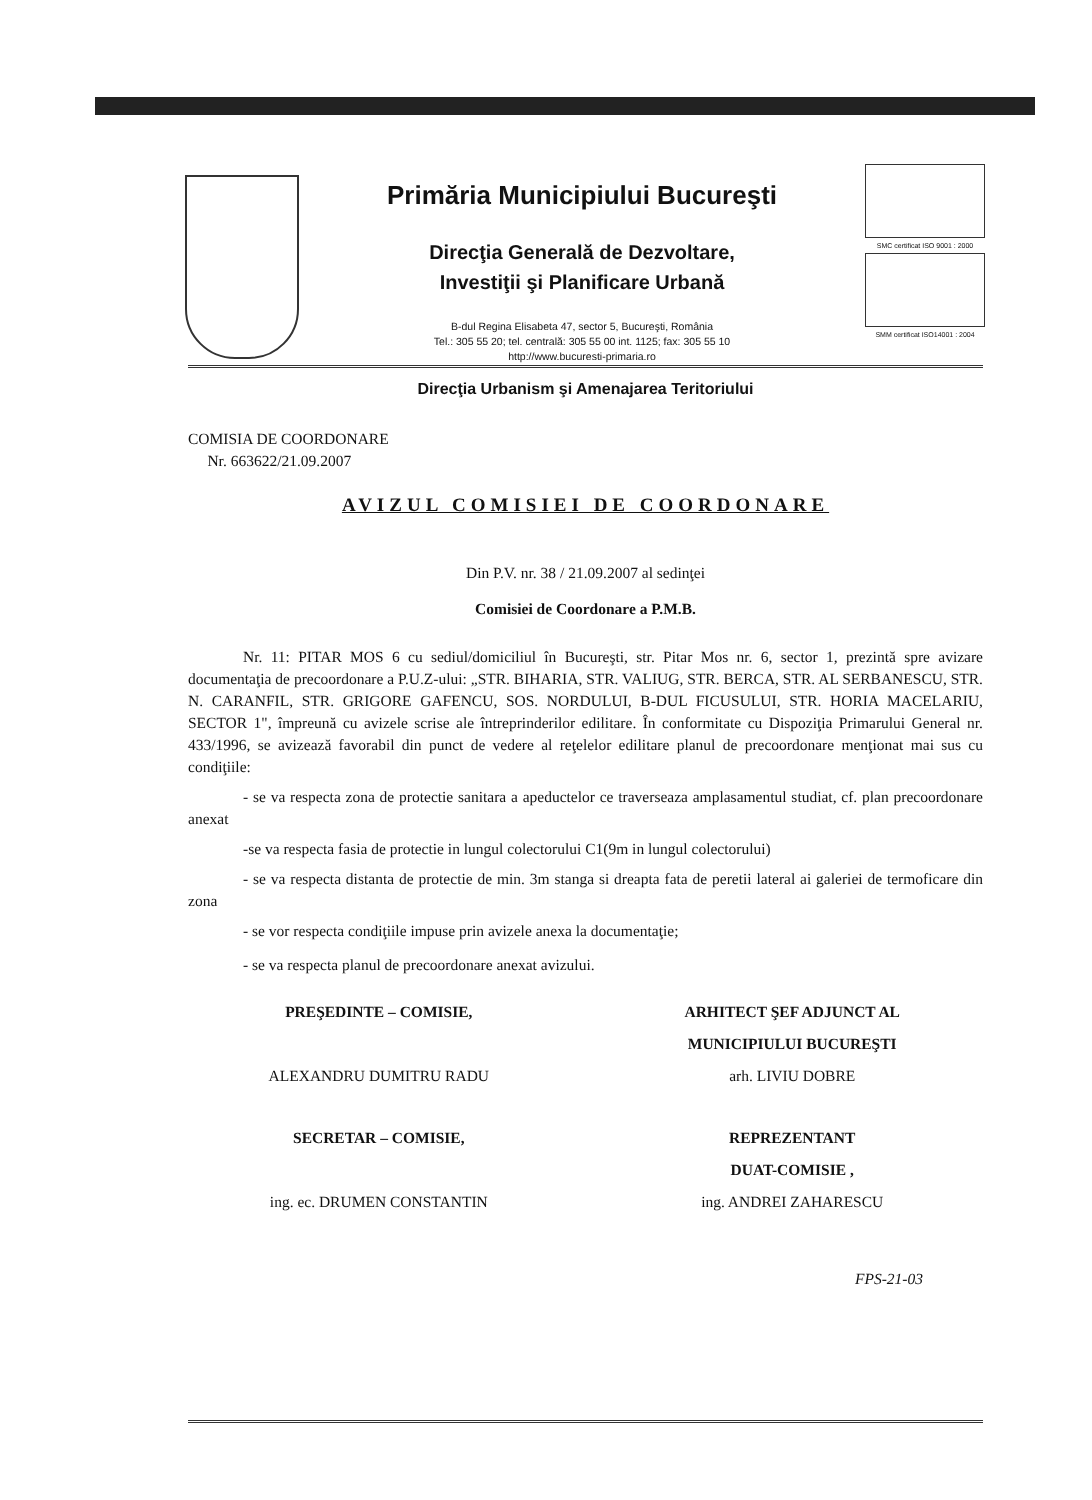Primăria Municipiului Bucureşti
Direcţia Generală de Dezvoltare,
Investiţii şi Planificare Urbană
B-dul Regina Elisabeta 47, sector 5, Bucureşti, România
Tel.: 305 55 20; tel. centrală: 305 55 00 int. 1125; fax: 305 55 10
http://www.bucuresti-primaria.ro
SMC certificat ISO 9001 : 2000
SMM certificat ISO14001 : 2004
Direcţia Urbanism şi Amenajarea Teritoriului
COMISIA DE COORDONARE
Nr. 663622/21.09.2007
AVIZUL COMISIEI DE COORDONARE
Din P.V. nr. 38 / 21.09.2007 al sedinţei
Comisiei de Coordonare a P.M.B.
Nr. 11: PITAR MOS 6 cu sediul/domiciliul în Bucureşti, str. Pitar Mos nr. 6, sector 1, prezintă spre avizare documentaţia de precoordonare a P.U.Z-ului: „STR. BIHARIA, STR. VALIUG, STR. BERCA, STR. AL SERBANESCU, STR. N. CARANFIL, STR. GRIGORE GAFENCU, SOS. NORDULUI, B-DUL FICUSULUI, STR. HORIA MACELARIU, SECTOR 1", împreună cu avizele scrise ale întreprinderilor edilitare. În conformitate cu Dispoziţia Primarului General nr. 433/1996, se avizează favorabil din punct de vedere al reţelelor edilitare planul de precoordonare menţionat mai sus cu condiţiile:
- se va respecta zona de protectie sanitara a apeductelor ce traverseaza amplasamentul studiat, cf. plan precoordonare anexat
-se va respecta fasia de protectie in lungul colectorului C1(9m in lungul colectorului)
- se va respecta distanta de protectie de min. 3m stanga si dreapta fata de peretii lateral ai galeriei de termoficare din zona
- se vor respecta condiţiile impuse prin avizele anexa la documentaţie;
- se va respecta planul de precoordonare anexat avizului.
PREŞEDINTE – COMISIE,
ALEXANDRU DUMITRU RADU
ARHITECT ŞEF ADJUNCT AL
MUNICIPIULUI BUCUREŞTI
arh. LIVIU DOBRE
SECRETAR – COMISIE,
ing. ec. DRUMEN CONSTANTIN
REPREZENTANT
DUAT-COMISIE ,
ing. ANDREI ZAHARESCU
FPS-21-03